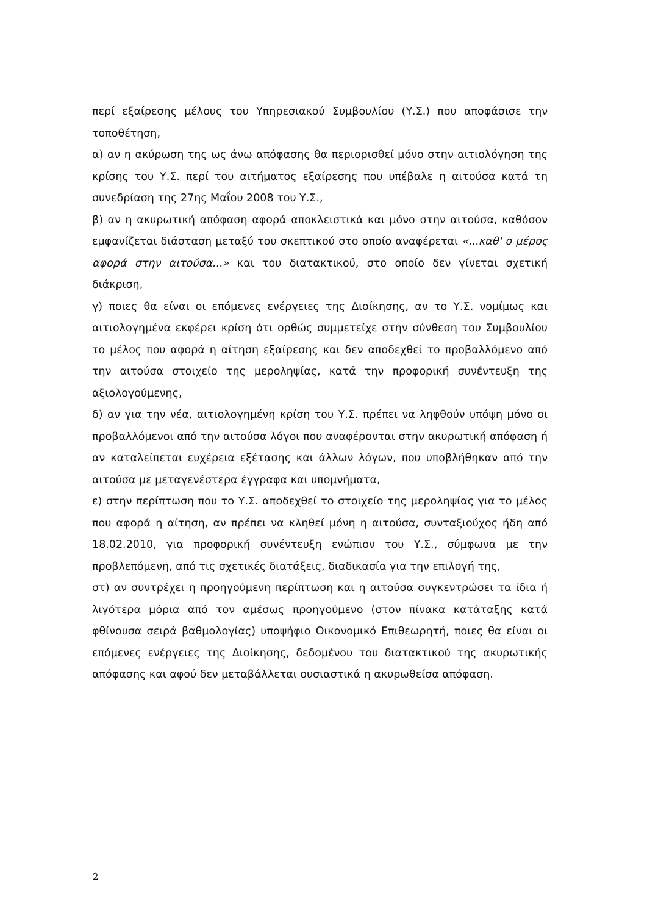περί εξαίρεσης μέλους του Υπηρεσιακού Συμβουλίου (Υ.Σ.) που αποφάσισε την τοποθέτηση,
α) αν η ακύρωση της ως άνω απόφασης θα περιορισθεί μόνο στην αιτιολόγηση της κρίσης του Υ.Σ. περί του αιτήματος εξαίρεσης που υπέβαλε η αιτούσα κατά τη συνεδρίαση της 27ης Μαΐου 2008 του Υ.Σ.,
β) αν η ακυρωτική απόφαση αφορά αποκλειστικά και μόνο στην αιτούσα, καθόσον εμφανίζεται διάσταση μεταξύ του σκεπτικού στο οποίο αναφέρεται «...καθ' ο μέρος αφορά στην αιτούσα...» και του διατακτικού, στο οποίο δεν γίνεται σχετική διάκριση,
γ) ποιες θα είναι οι επόμενες ενέργειες της Διοίκησης, αν το Υ.Σ. νομίμως και αιτιολογημένα εκφέρει κρίση ότι ορθώς συμμετείχε στην σύνθεση του Συμβουλίου το μέλος που αφορά η αίτηση εξαίρεσης και δεν αποδεχθεί το προβαλλόμενο από την αιτούσα στοιχείο της μεροληψίας, κατά την προφορική συνέντευξη της αξιολογούμενης,
δ) αν για την νέα, αιτιολογημένη κρίση του Υ.Σ. πρέπει να ληφθούν υπόψη μόνο οι προβαλλόμενοι από την αιτούσα λόγοι που αναφέρονται στην ακυρωτική απόφαση ή αν καταλείπεται ευχέρεια εξέτασης και άλλων λόγων, που υποβλήθηκαν από την αιτούσα με μεταγενέστερα έγγραφα και υπομνήματα,
ε) στην περίπτωση που το Υ.Σ. αποδεχθεί το στοιχείο της μεροληψίας για το μέλος που αφορά η αίτηση, αν πρέπει να κληθεί μόνη η αιτούσα, συνταξιούχος ήδη από 18.02.2010, για προφορική συνέντευξη ενώπιον του Υ.Σ., σύμφωνα με την προβλεπόμενη, από τις σχετικές διατάξεις, διαδικασία για την επιλογή της,
στ) αν συντρέχει η προηγούμενη περίπτωση και η αιτούσα συγκεντρώσει τα ίδια ή λιγότερα μόρια από τον αμέσως προηγούμενο (στον πίνακα κατάταξης κατά φθίνουσα σειρά βαθμολογίας) υποψήφιο Οικονομικό Επιθεωρητή, ποιες θα είναι οι επόμενες ενέργειες της Διοίκησης, δεδομένου του διατακτικού της ακυρωτικής απόφασης και αφού δεν μεταβάλλεται ουσιαστικά η ακυρωθείσα απόφαση.
2